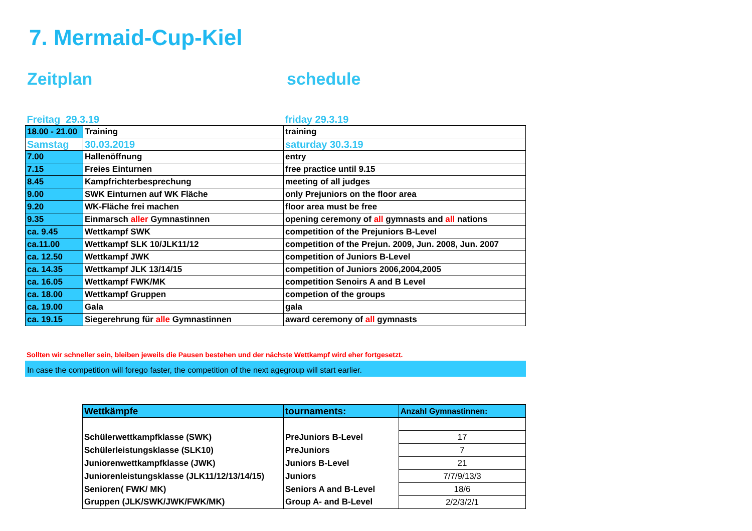7. Mermaid-Cup-Kiel
Zeitplan schedule
| Freitag 29.3.19 | | friday 29.3.19 |
| 18.00 - 21.00 | Training | training |
| Samstag | 30.03.2019 | saturday 30.3.19 |
| 7.00 | Hallenöffnung | entry |
| 7.15 | Freies Einturnen | free practice until 9.15 |
| 8.45 | Kampfrichterbesprechung | meeting of all judges |
| 9.00 | SWK Einturnen auf WK Fläche | only Prejuniors on the floor area |
| 9.20 | WK-Fläche frei machen | floor area must be free |
| 9.35 | Einmarsch aller Gymnastinnen | opening ceremony of all gymnasts and all nations |
| ca. 9.45 | Wettkampf SWK | competition of the Prejuniors B-Level |
| ca.11.00 | Wettkampf SLK 10/JLK11/12 | competition of the Prejun. 2009, Jun. 2008, Jun. 2007 |
| ca. 12.50 | Wettkampf JWK | competition of Juniors B-Level |
| ca. 14.35 | Wettkampf JLK 13/14/15 | competition of Juniors 2006,2004,2005 |
| ca. 16.05 | Wettkampf FWK/MK | competition Senoirs A and B Level |
| ca. 18.00 | Wettkampf Gruppen | competion of the groups |
| ca. 19.00 | Gala | gala |
| ca. 19.15 | Siegerehrung für alle Gymnastinnen | award ceremony of all gymnasts |
Sollten wir schneller sein, bleiben jeweils die Pausen bestehen und der nächste Wettkampf wird eher fortgesetzt.
In case the competition will forego faster, the competition of the next agegroup will start earlier.
| Wettkämpfe | tournaments: | Anzahl Gymnastinnen: |
| --- | --- | --- |
| Schülerwettkampfklasse (SWK) | PreJuniors B-Level | 17 |
| Schülerleistungsklasse (SLK10) | PreJuniors | 7 |
| Juniorenwettkampfklasse (JWK) | Juniors B-Level | 21 |
| Juniorenleistungsklasse (JLK11/12/13/14/15) | Juniors | 7/7/9/13/3 |
| Senioren( FWK/ MK) | Seniors A and B-Level | 18/6 |
| Gruppen (JLK/SWK/JWK/FWK/MK) | Group A- and B-Level | 2/2/3/2/1 |